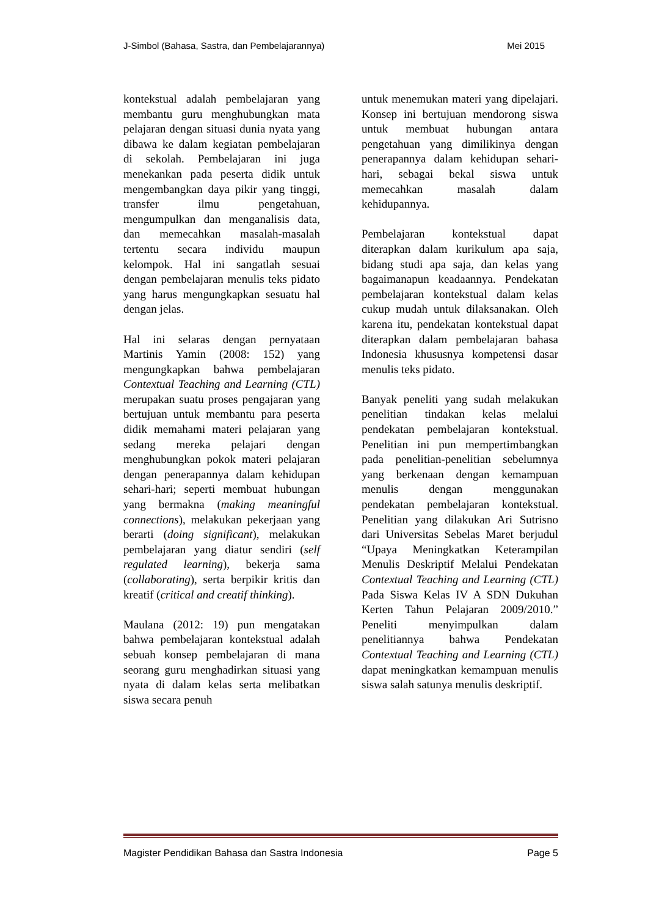J-Simbol (Bahasa, Sastra, dan Pembelajarannya) Mei 2015
kontekstual adalah pembelajaran yang membantu guru menghubungkan mata pelajaran dengan situasi dunia nyata yang dibawa ke dalam kegiatan pembelajaran di sekolah. Pembelajaran ini juga menekankan pada peserta didik untuk mengembangkan daya pikir yang tinggi, transfer ilmu pengetahuan, mengumpulkan dan menganalisis data, dan memecahkan masalah-masalah tertentu secara individu maupun kelompok. Hal ini sangatlah sesuai dengan pembelajaran menulis teks pidato yang harus mengungkapkan sesuatu hal dengan jelas.
Hal ini selaras dengan pernyataan Martinis Yamin (2008: 152) yang mengungkapkan bahwa pembelajaran Contextual Teaching and Learning (CTL) merupakan suatu proses pengajaran yang bertujuan untuk membantu para peserta didik memahami materi pelajaran yang sedang mereka pelajari dengan menghubungkan pokok materi pelajaran dengan penerapannya dalam kehidupan sehari-hari; seperti membuat hubungan yang bermakna (making meaningful connections), melakukan pekerjaan yang berarti (doing significant), melakukan pembelajaran yang diatur sendiri (self regulated learning), bekerja sama (collaborating), serta berpikir kritis dan kreatif (critical and creatif thinking).
Maulana (2012: 19) pun mengatakan bahwa pembelajaran kontekstual adalah sebuah konsep pembelajaran di mana seorang guru menghadirkan situasi yang nyata di dalam kelas serta melibatkan siswa secara penuh
untuk menemukan materi yang dipelajari. Konsep ini bertujuan mendorong siswa untuk membuat hubungan antara pengetahuan yang dimilikinya dengan penerapannya dalam kehidupan sehari-hari, sebagai bekal siswa untuk memecahkan masalah dalam kehidupannya.
Pembelajaran kontekstual dapat diterapkan dalam kurikulum apa saja, bidang studi apa saja, dan kelas yang bagaimanapun keadaannya. Pendekatan pembelajaran kontekstual dalam kelas cukup mudah untuk dilaksanakan. Oleh karena itu, pendekatan kontekstual dapat diterapkan dalam pembelajaran bahasa Indonesia khususnya kompetensi dasar menulis teks pidato.
Banyak peneliti yang sudah melakukan penelitian tindakan kelas melalui pendekatan pembelajaran kontekstual. Penelitian ini pun mempertimbangkan pada penelitian-penelitian sebelumnya yang berkenaan dengan kemampuan menulis dengan menggunakan pendekatan pembelajaran kontekstual. Penelitian yang dilakukan Ari Sutrisno dari Universitas Sebelas Maret berjudul “Upaya Meningkatkan Keterampilan Menulis Deskriptif Melalui Pendekatan Contextual Teaching and Learning (CTL) Pada Siswa Kelas IV A SDN Dukuhan Kerten Tahun Pelajaran 2009/2010.” Peneliti menyimpulkan dalam penelitiannya bahwa Pendekatan Contextual Teaching and Learning (CTL) dapat meningkatkan kemampuan menulis siswa salah satunya menulis deskriptif.
Magister Pendidikan Bahasa dan Sastra Indonesia Page 5